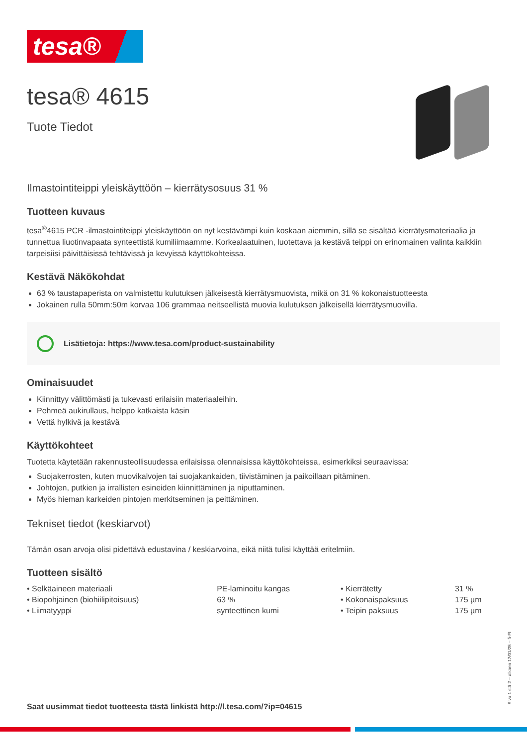tesa®
tesa® 4615
Tuote Tiedot
Ilmastointiteippi yleiskäyttöön – kierrätysosuus 31 %
Tuotteen kuvaus
tesa<sup>®</sup>4615 PCR -ilmastointiteippi yleiskäyttöön on nyt kestävämpi kuin koskaan aiemmin, sillä se sisältää kierrätysmateriaalia ja tunnettua liuotinvapaata synteettistä kumiliimaamme. Korkealaatuinen, luotettava ja kestävä teippi on erinomainen valinta kaikkiin tarpeisiisi päivittäisissä tehtävissä ja kevyissä käyttökohteissa.
Kestävä Näkökohdat
63 % taustapaperista on valmistettu kulutuksen jälkeisestä kierrätysmuovista, mikä on 31 % kokonaistuotteesta
Jokainen rulla 50mm:50m korvaa 106 grammaa neitseellistä muovia kulutuksen jälkeisellä kierrätysmuovilla.
Lisätietoja: https://www.tesa.com/product-sustainability
Ominaisuudet
Kiinnittyy välittömästi ja tukevasti erilaisiin materiaaleihin.
Pehmeä aukirullaus, helppo katkaista käsin
Vettä hylkivä ja kestävä
Käyttökohteet
Tuotetta käytetään rakennusteollisuudessa erilaisissa olennaisissa käyttökohteissa, esimerkiksi seuraavissa:
Suojakerrosten, kuten muovikalvojen tai suojakankaiden, tiivistäminen ja paikoillaan pitäminen.
Johtojen, putkien ja irrallisten esineiden kiinnittäminen ja niputtaminen.
Myös hieman karkeiden pintojen merkitseminen ja peittäminen.
Tekniset tiedot (keskiarvot)
Tämän osan arvoja olisi pidettävä edustavina / keskiarvoina, eikä niitä tulisi käyttää eritelmiin.
Tuotteen sisältö
| • Selkäaineen materiaali | PE-laminoitu kangas | • Kierrätetty | 31 % |
| • Biopohjainen (biohiilipitoisuus) | 63 % | • Kokonaispaksuus | 175 µm |
| • Liimatyyppi | synteettinen kumi | • Teipin paksuus | 175 µm |
Saat uusimmat tiedot tuotteesta tästä linkistä http://l.tesa.com/?ip=04615
Sivu 1 stä 2 – alkaen 17/01/25 – fi-FI